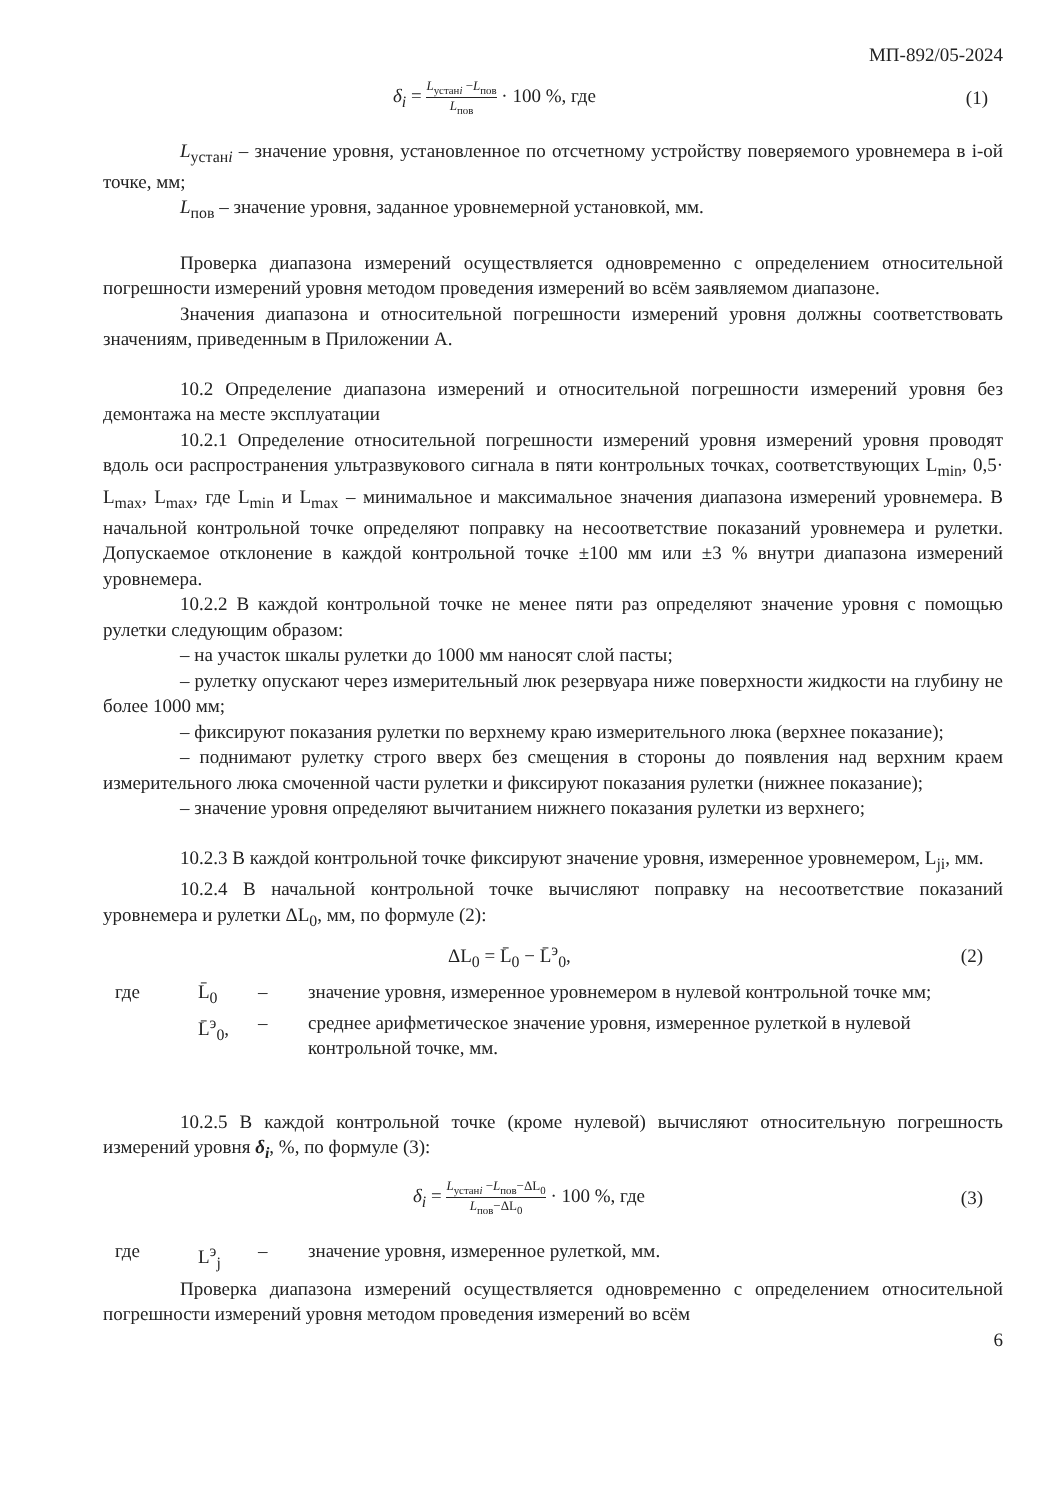МП-892/05-2024
δ<sub>i</sub> = L<sub>устанi</sub> −L<sub>пов</sub> L<sub>пов</sub> · 100 %, где (1)
L<sub>устанi</sub> – значение уровня, установленное по отсчетному устройству поверяемого уровнемера в i-ой точке, мм;
L<sub>пов</sub> – значение уровня, заданное уровнемерной установкой, мм.
Проверка диапазона измерений осуществляется одновременно с определением относительной погрешности измерений уровня методом проведения измерений во всём заявляемом диапазоне.
Значения диапазона и относительной погрешности измерений уровня должны соответствовать значениям, приведенным в Приложении А.
10.2 Определение диапазона измерений и относительной погрешности измерений уровня без демонтажа на месте эксплуатации
10.2.1 Определение относительной погрешности измерений уровня измерений уровня проводят вдоль оси распространения ультразвукового сигнала в пяти контрольных точках, соответствующих L<sub>min</sub>, 0,5· L<sub>max</sub>, L<sub>max</sub>, где L<sub>min</sub> и L<sub>max</sub> – минимальное и максимальное значения диапазона измерений уровнемера. В начальной контрольной точке определяют поправку на несоответствие показаний уровнемера и рулетки. Допускаемое отклонение в каждой контрольной точке ±100 мм или ±3 % внутри диапазона измерений уровнемера.
10.2.2 В каждой контрольной точке не менее пяти раз определяют значение уровня с помощью рулетки следующим образом:
– на участок шкалы рулетки до 1000 мм наносят слой пасты;
– рулетку опускают через измерительный люк резервуара ниже поверхности жидкости на глубину не более 1000 мм;
– фиксируют показания рулетки по верхнему краю измерительного люка (верхнее показание);
– поднимают рулетку строго вверх без смещения в стороны до появления над верхним краем измерительного люка смоченной части рулетки и фиксируют показания рулетки (нижнее показание);
– значение уровня определяют вычитанием нижнего показания рулетки из верхнего;
10.2.3 В каждой контрольной точке фиксируют значение уровня, измеренное уровнемером, L<sub>ji</sub>, мм.
10.2.4 В начальной контрольной точке вычисляют поправку на несоответствие показаний уровнемера и рулетки ΔL<sub>0</sub>, мм, по формуле (2):
ΔL<sub>0</sub> = L̄<sub>0</sub> − L̄<sup>э</sup><sub>0</sub>, (2)
где L̄<sub>0</sub> – значение уровня, измеренное уровнемером в нулевой контрольной точке мм;
L̄<sup>э</sup><sub>0</sub>, – среднее арифметическое значение уровня, измеренное рулеткой в нулевой контрольной точке, мм.
10.2.5 В каждой контрольной точке (кроме нулевой) вычисляют относительную погрешность измерений уровня δ<sub>i</sub>, %, по формуле (3):
δ<sub>i</sub> = L<sub>устанi</sub> −L<sub>пов</sub>−ΔL<sub>0</sub> L<sub>пов</sub>−ΔL<sub>0</sub> · 100 %, где (3)
где L<sup>э</sup><sub>j</sub> – значение уровня, измеренное рулеткой, мм.
Проверка диапазона измерений осуществляется одновременно с определением относительной погрешности измерений уровня методом проведения измерений во всём
6